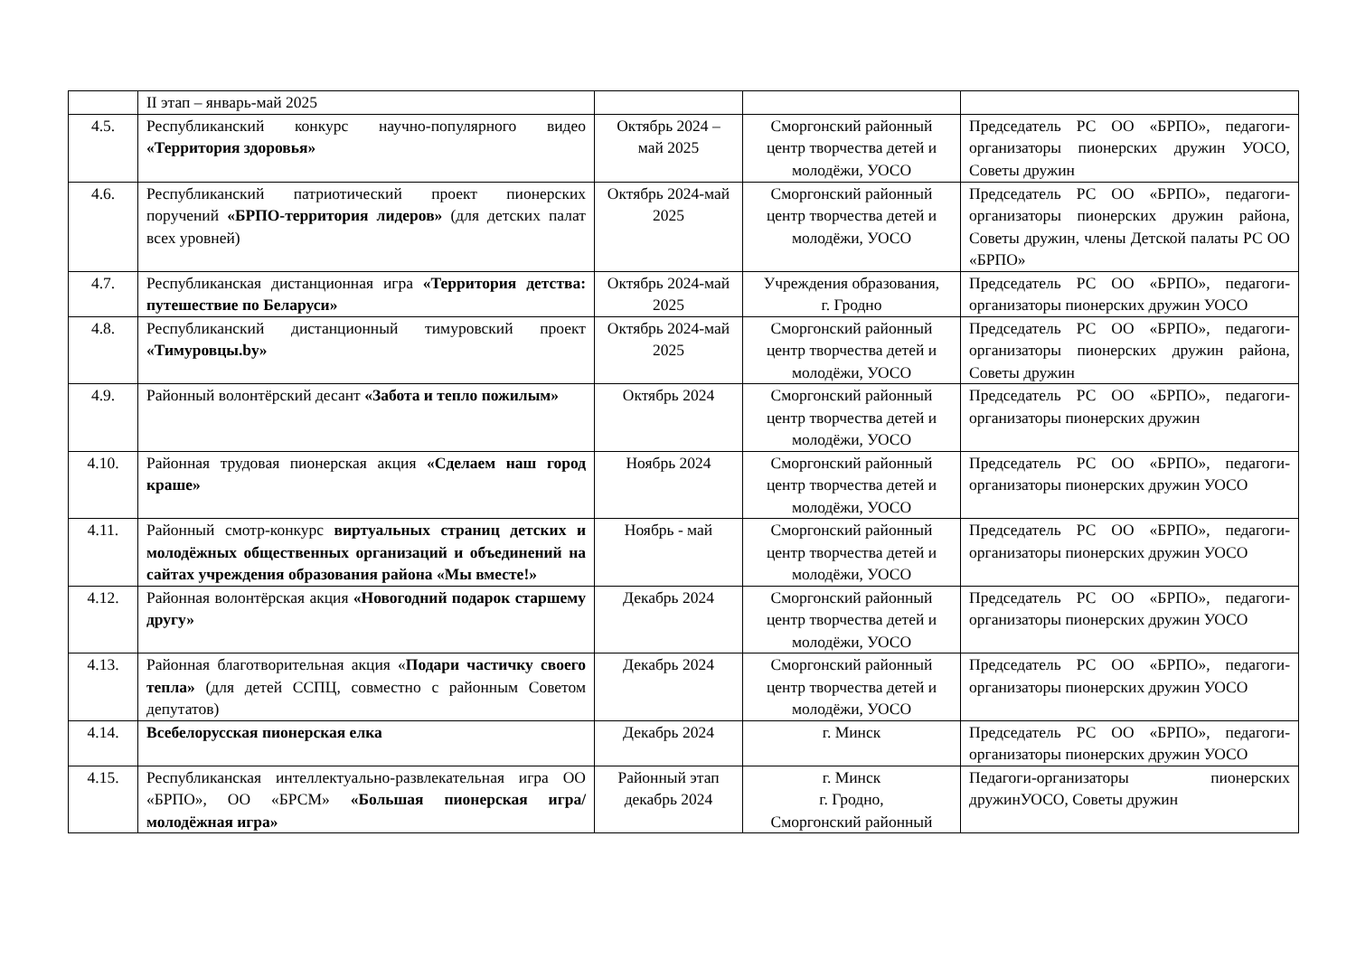| | II этап – январь-май 2025 | | | |
| 4.5. | Республиканский конкурс научно-популярного видео «Территория здоровья» | Октябрь 2024 – май 2025 | Сморгонский районный центр творчества детей и молодёжи, УОСО | Председатель РС ОО «БРПО», педагоги-организаторы пионерских дружин УОСО, Советы дружин |
| 4.6. | Республиканский патриотический проект пионерских поручений «БРПО-территория лидеров» (для детских палат всех уровней) | Октябрь 2024-май 2025 | Сморгонский районный центр творчества детей и молодёжи, УОСО | Председатель РС ОО «БРПО», педагоги-организаторы пионерских дружин района, Советы дружин, члены Детской палаты РС ОО «БРПО» |
| 4.7. | Республиканская дистанционная игра «Территория детства: путешествие по Беларуси» | Октябрь 2024-май 2025 | Учреждения образования, г. Гродно | Председатель РС ОО «БРПО», педагоги-организаторы пионерских дружин УОСО |
| 4.8. | Республиканский дистанционный тимуровский проект «Тимуровцы.by» | Октябрь 2024-май 2025 | Сморгонский районный центр творчества детей и молодёжи, УОСО | Председатель РС ОО «БРПО», педагоги-организаторы пионерских дружин района, Советы дружин |
| 4.9. | Районный волонтёрский десант «Забота и тепло пожилым» | Октябрь 2024 | Сморгонский районный центр творчества детей и молодёжи, УОСО | Председатель РС ОО «БРПО», педагоги-организаторы пионерских дружин |
| 4.10. | Районная трудовая пионерская акция «Сделаем наш город краше» | Ноябрь 2024 | Сморгонский районный центр творчества детей и молодёжи, УОСО | Председатель РС ОО «БРПО», педагоги-организаторы пионерских дружин УОСО |
| 4.11. | Районный смотр-конкурс виртуальных страниц детских и молодёжных общественных организаций и объединений на сайтах учреждения образования района «Мы вместе!» | Ноябрь - май | Сморгонский районный центр творчества детей и молодёжи, УОСО | Председатель РС ОО «БРПО», педагоги-организаторы пионерских дружин УОСО |
| 4.12. | Районная волонтёрская акция «Новогодний подарок старшему другу» | Декабрь 2024 | Сморгонский районный центр творчества детей и молодёжи, УОСО | Председатель РС ОО «БРПО», педагоги-организаторы пионерских дружин УОСО |
| 4.13. | Районная благотворительная акция « Подари частичку своего тепла» (для детей ССПЦ, совместно с районным Советом депутатов) | Декабрь 2024 | Сморгонский районный центр творчества детей и молодёжи, УОСО | Председатель РС ОО «БРПО», педагоги-организаторы пионерских дружин УОСО |
| 4.14. | Всебелорусская пионерская елка | Декабрь 2024 | г. Минск | Председатель РС ОО «БРПО», педагоги-организаторы пионерских дружин УОСО |
| 4.15. | Республиканская интеллектуально-развлекательная игра ОО «БРПО», ОО «БРСМ» «Большая пионерская игра/молодёжная игра» | Районный этап декабрь 2024 | г. Минск г. Гродно, Сморгонский районный | Педагоги-организаторы пионерских дружинУОСО, Советы дружин |